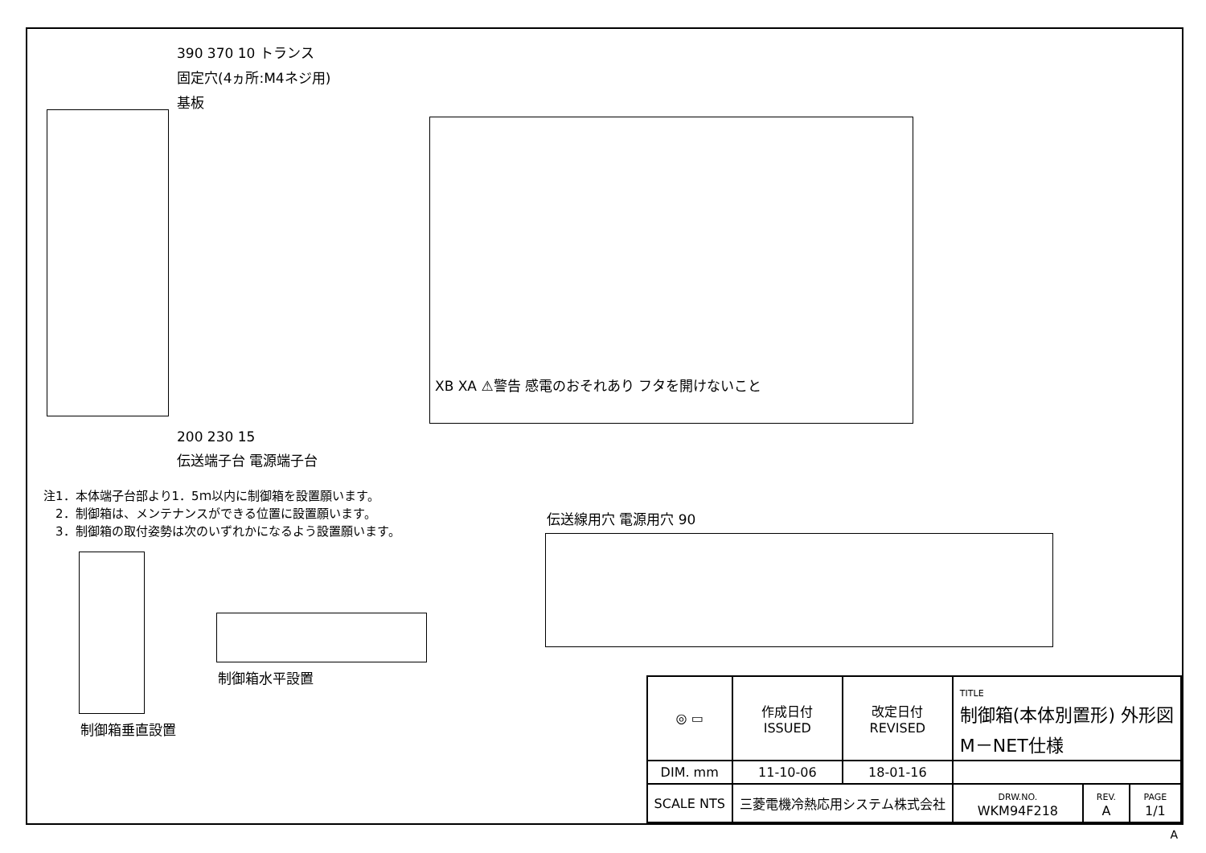390 370 10 トランス
固定穴(4ヵ所:M4ネジ用)
基板
XB XA ⚠警告 感電のおそれあり フタを開けないこと
200 230 15
伝送端子台 電源端子台
注1．本体端子台部より1．5ｍ以内に制御箱を設置願います。
　2．制御箱は、メンテナンスができる位置に設置願います。
　3．制御箱の取付姿勢は次のいずれかになるよう設置願います。
制御箱垂直設置 制御箱水平設置
伝送線用穴 電源用穴 90
| ◎ ▭ | 作成日付 ISSUED | 改定日付 REVISED | TITLE 制御箱(本体別置形) 外形図 M－NET仕様 | | |
| DIM. mm | 11-10-06 | 18-01-16 | | | |
| SCALE NTS | 三菱電機冷熱応用システム株式会社 | | DRW.NO. WKM94F218 | REV. A | PAGE 1/1 |
A